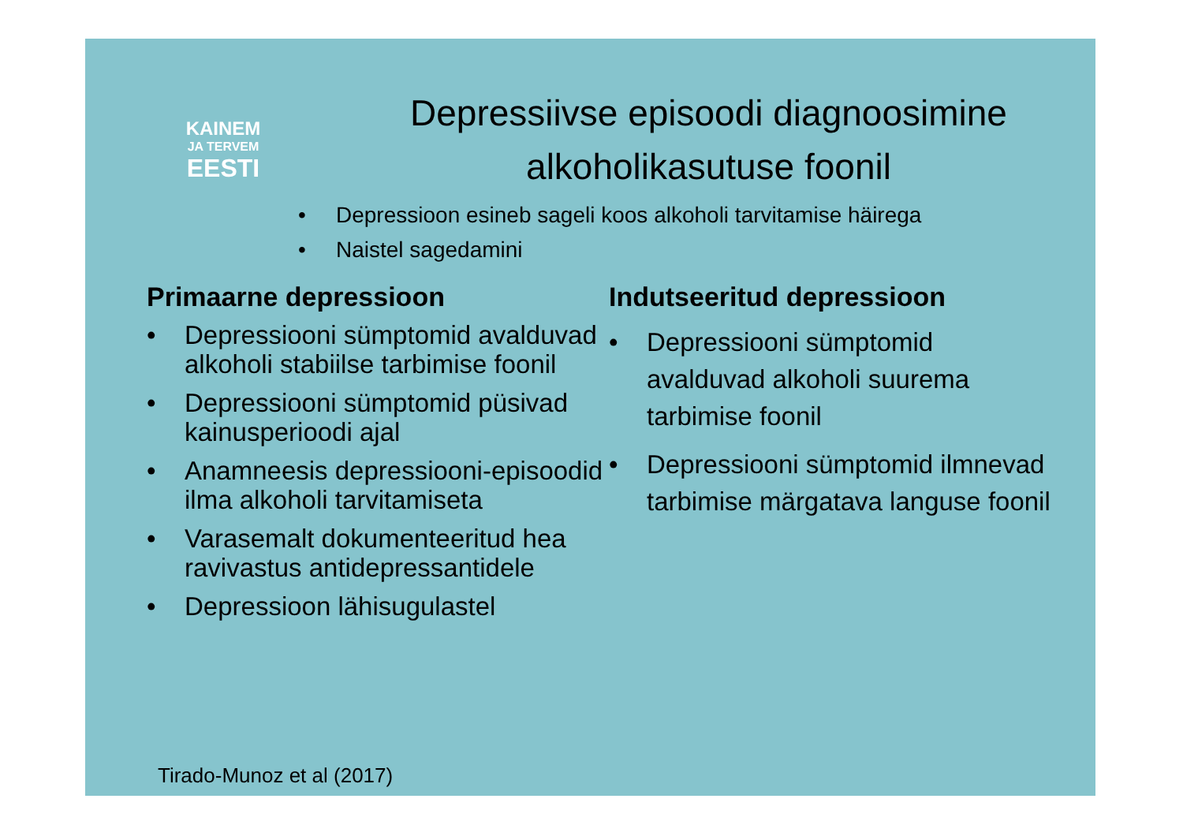KAINEM
JA TERVEM
EESTI
Depressiivse episoodi diagnoosimine alkoholikasutuse foonil
• Depressioon esineb sageli koos alkoholi tarvitamise häirega
• Naistel sagedamini
Primaarne depressioon
• Depressiooni sümptomid avalduvad alkoholi stabiilse tarbimise foonil
• Depressiooni sümptomid püsivad kainusperioodi ajal
• Anamneesis depressiooni-episoodid ilma alkoholi tarvitamiseta
• Varasemalt dokumenteeritud hea ravivastus antidepressantidele
• Depressioon lähisugulastel
Indutseeritud depressioon
• Depressiooni sümptomid avalduvad alkoholi suurema tarbimise foonil
• Depressiooni sümptomid ilmnevad tarbimise märgatava languse foonil
Tirado-Munoz et al (2017)